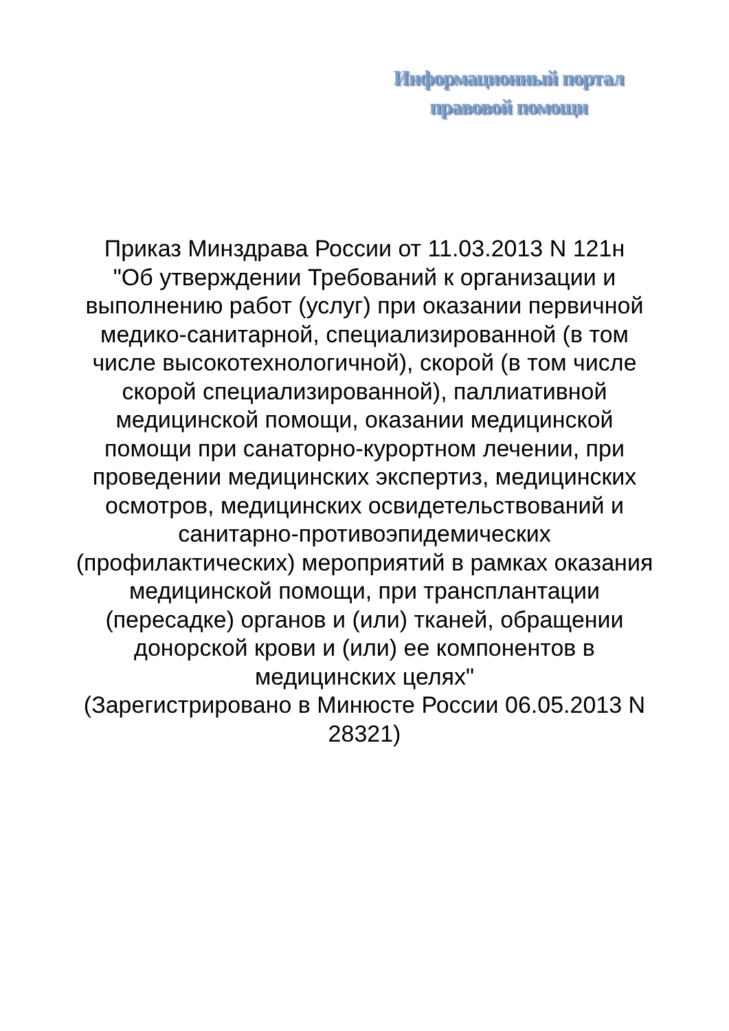Информационный портал
правовой помощи
Приказ Минздрава России от 11.03.2013 N 121н
"Об утверждении Требований к организации и
выполнению работ (услуг) при оказании первичной
медико-санитарной, специализированной (в том
числе высокотехнологичной), скорой (в том числе
скорой специализированной), паллиативной
медицинской помощи, оказании медицинской
помощи при санаторно-курортном лечении, при
проведении медицинских экспертиз, медицинских
осмотров, медицинских освидетельствований и
санитарно-противоэпидемических
(профилактических) мероприятий в рамках оказания
медицинской помощи, при трансплантации
(пересадке) органов и (или) тканей, обращении
донорской крови и (или) ее компонентов в
медицинских целях"
(Зарегистрировано в Минюсте России 06.05.2013 N
28321)